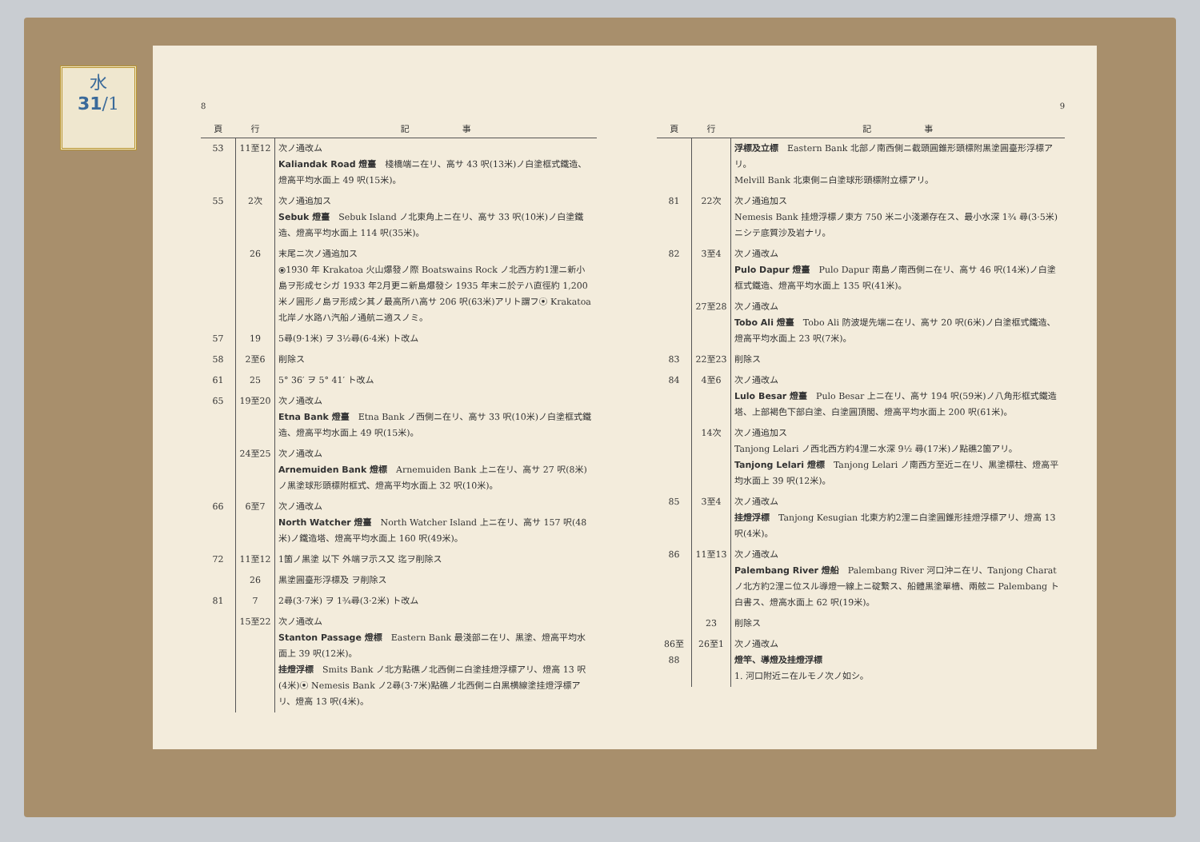水
31/1
8
| 頁 | 行 | 記 事 |
| --- | --- | --- |
| 53 | 11至12 | 次ノ通改ム Kaliandak Road 燈臺 棧橋端ニ在リ、高サ 43 呎(13米)ノ白塗框式鐵造、燈高平均水面上 49 呎(15米)。 |
| 55 | 2次 | 次ノ通追加ス Sebuk 燈臺 Sebuk Island ノ北東角上ニ在リ、高サ 33 呎(10米)ノ白塗鐵造、燈高平均水面上 114 呎(35米)。 |
| | 26 | 末尾ニ次ノ通追加ス ⦿1930 年 Krakatoa 火山爆發ノ際 Boatswains Rock ノ北西方約1浬ニ新小島ヲ形成セシガ 1933 年2月更ニ新島爆發シ 1935 年末ニ於テハ直徑約 1,200 米ノ圓形ノ島ヲ形成シ其ノ最高所ハ高サ 206 呎(63米)アリト謂フ⦿ Krakatoa 北岸ノ水路ハ汽船ノ通航ニ適スノミ。 |
| 57 | 19 | 5尋(9·1米) ヲ 3½尋(6·4米) ト改ム |
| 58 | 2至6 | 削除ス |
| 61 | 25 | 5° 36′ ヲ 5° 41′ ト改ム |
| 65 | 19至20 | 次ノ通改ム Etna Bank 燈臺 Etna Bank ノ西側ニ在リ、高サ 33 呎(10米)ノ白塗框式鐵造、燈高平均水面上 49 呎(15米)。 |
| | 24至25 | 次ノ通改ム Arnemuiden Bank 燈標 Arnemuiden Bank 上ニ在リ、高サ 27 呎(8米)ノ黒塗球形頭標附框式、燈高平均水面上 32 呎(10米)。 |
| 66 | 6至7 | 次ノ通改ム North Watcher 燈臺 North Watcher Island 上ニ在リ、高サ 157 呎(48米)ノ鐵造塔、燈高平均水面上 160 呎(49米)。 |
| 72 | 11至12 | 1箇ノ黒塗 以下 外端ヲ示ス又 迄ヲ削除ス |
| | 26 | 黒塗圓臺形浮標及 ヲ削除ス |
| 81 | 7 | 2尋(3·7米) ヲ 1¾尋(3·2米) ト改ム |
| | 15至22 | 次ノ通改ム Stanton Passage 燈標 Eastern Bank 最淺部ニ在リ、黒塗、燈高平均水面上 39 呎(12米)。 挂燈浮標 Smits Bank ノ北方點礁ノ北西側ニ白塗挂燈浮標アリ、燈高 13 呎(4米)⦿ Nemesis Bank ノ2尋(3·7米)點礁ノ北西側ニ白黒横線塗挂燈浮標アリ、燈高 13 呎(4米)。 |
9
| 頁 | 行 | 記 事 |
| --- | --- | --- |
| | | 浮標及立標 Eastern Bank 北部ノ南西側ニ截頭圓錐形頭標附黒塗圓臺形浮標アリ。 Melvill Bank 北東側ニ白塗球形頭標附立標アリ。 |
| 81 | 22次 | 次ノ通追加ス Nemesis Bank 挂燈浮標ノ東方 750 米ニ小淺瀬存在ス、最小水深 1¾ 尋(3·5米)ニシテ底質沙及岩ナリ。 |
| 82 | 3至4 | 次ノ通改ム Pulo Dapur 燈臺 Pulo Dapur 南島ノ南西側ニ在リ、高サ 46 呎(14米)ノ白塗框式鐵造、燈高平均水面上 135 呎(41米)。 |
| | 27至28 | 次ノ通改ム Tobo Ali 燈臺 Tobo Ali 防波堤先端ニ在リ、高サ 20 呎(6米)ノ白塗框式鐵造、燈高平均水面上 23 呎(7米)。 |
| 83 | 22至23 | 削除ス |
| 84 | 4至6 | 次ノ通改ム Lulo Besar 燈臺 Pulo Besar 上ニ在リ、高サ 194 呎(59米)ノ八角形框式鐵造塔、上部褐色下部白塗、白塗圓頂閣、燈高平均水面上 200 呎(61米)。 |
| | 14次 | 次ノ通追加ス Tanjong Lelari ノ西北西方約4浬ニ水深 9½ 尋(17米)ノ點礁2箇アリ。 Tanjong Lelari 燈標 Tanjong Lelari ノ南西方至近ニ在リ、黒塗標柱、燈高平均水面上 39 呎(12米)。 |
| 85 | 3至4 | 次ノ通改ム 挂燈浮標 Tanjong Kesugian 北東方約2浬ニ白塗圓錐形挂燈浮標アリ、燈高 13 呎(4米)。 |
| 86 | 11至13 | 次ノ通改ム Palembang River 燈船 Palembang River 河口沖ニ在リ、Tanjong Charat ノ北方約2浬ニ位スル導燈一線上ニ碇繋ス、船體黒塗單檣、兩舷ニ Palembang ト白書ス、燈高水面上 62 呎(19米)。 |
| | 23 | 削除ス |
| 86至88 | 26至1 | 次ノ通改ム 燈竿、導燈及挂燈浮標 1. 河口附近ニ在ルモノ次ノ如シ。 |